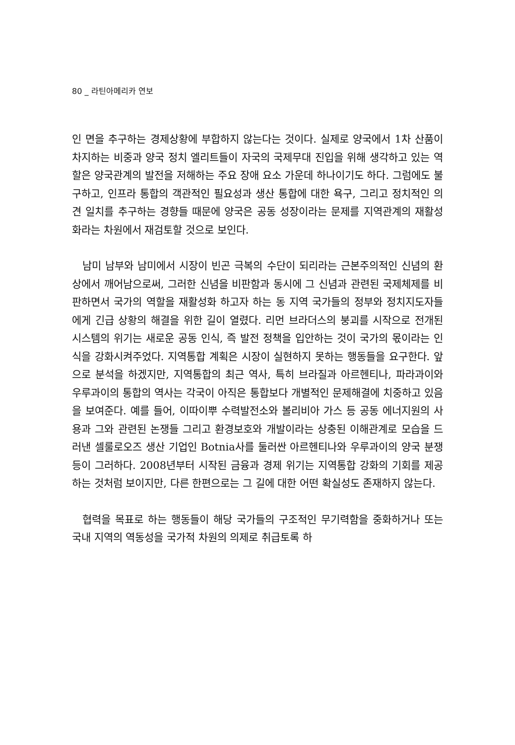80 _ 라틴아메리카 연보
인 면을 추구하는 경제상황에 부합하지 않는다는 것이다. 실제로 양국에서 1차 산품이 차지하는 비중과 양국 정치 엘리트들이 자국의 국제무대 진입을 위해 생각하고 있는 역할은 양국관계의 발전을 저해하는 주요 장애 요소 가운데 하나이기도 하다. 그럼에도 불구하고, 인프라 통합의 객관적인 필요성과 생산 통합에 대한 욕구, 그리고 정치적인 의견 일치를 추구하는 경향들 때문에 양국은 공동 성장이라는 문제를 지역관계의 재활성화라는 차원에서 재검토할 것으로 보인다.
남미 남부와 남미에서 시장이 빈곤 극복의 수단이 되리라는 근본주의적인 신념의 환상에서 깨어남으로써, 그러한 신념을 비판함과 동시에 그 신념과 관련된 국제체제를 비판하면서 국가의 역할을 재활성화 하고자 하는 동 지역 국가들의 정부와 정치지도자들에게 긴급 상황의 해결을 위한 길이 열렸다. 리먼 브라더스의 붕괴를 시작으로 전개된 시스템의 위기는 새로운 공동 인식, 즉 발전 정책을 입안하는 것이 국가의 몫이라는 인식을 강화시켜주었다. 지역통합 계획은 시장이 실현하지 못하는 행동들을 요구한다. 앞으로 분석을 하겠지만, 지역통합의 최근 역사, 특히 브라질과 아르헨티나, 파라과이와 우루과이의 통합의 역사는 각국이 아직은 통합보다 개별적인 문제해결에 치중하고 있음을 보여준다. 예를 들어, 이따이뿌 수력발전소와 볼리비아 가스 등 공동 에너지원의 사용과 그와 관련된 논쟁들 그리고 환경보호와 개발이라는 상충된 이해관계로 모습을 드러낸 셀룰로오즈 생산 기업인 Botnia사를 둘러싼 아르헨티나와 우루과이의 양국 분쟁 등이 그러하다. 2008년부터 시작된 금융과 경제 위기는 지역통합 강화의 기회를 제공하는 것처럼 보이지만, 다른 한편으로는 그 길에 대한 어떤 확실성도 존재하지 않는다.
협력을 목표로 하는 행동들이 해당 국가들의 구조적인 무기력함을 중화하거나 또는 국내 지역의 역동성을 국가적 차원의 의제로 취급토록 하